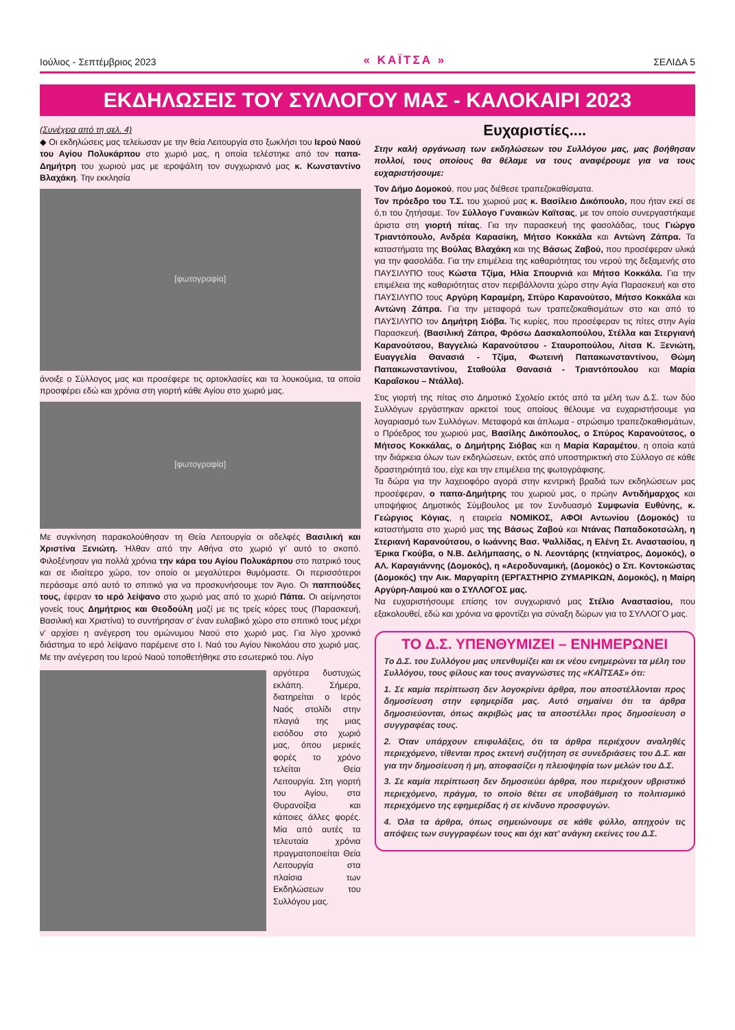Ιούλιος - Σεπτέμβριος 2023 « ΚΑΪΤΣΑ » ΣΕΛΙΔΑ 5
ΕΚΔΗΛΩΣΕΙΣ ΤΟΥ ΣΥΛΛΟΓΟΥ ΜΑΣ - ΚΑΛΟΚΑΙΡΙ 2023
(Συνέχεια από τη σελ. 4)
◆ Οι εκδηλώσεις μας τελείωσαν με την θεία Λειτουργία στο ξωκλήσι του Ιερού Ναού του Αγίου Πολυκάρπου στο χωριό μας, η οποία τελέστηκε από τον παπα-Δημήτρη του χωριού μας με ιεροψάλτη τον συγχωριανό μας κ. Κωνσταντίνο Βλαχάκη. Την εκκλησία
[φωτογραφία]
άνοιξε ο Σύλλογος μας και προσέφερε τις αρτοκλασίες και τα λουκούμια, τα οποία προσφέρει εδώ και χρόνια στη γιορτή κάθε Αγίου στο χωριό μας.
[φωτογραφία]
Με συγκίνηση παρακολούθησαν τη Θεία Λειτουργία οι αδελφές Βασιλική και Χριστίνα Ξενιώτη. Ήλθαν από την Αθήνα στο χωριό γι' αυτό το σκοπό. Φιλοξένησαν για πολλά χρόνια την κάρα του Αγίου Πολυκάρπου στο πατρικό τους και σε ιδιαίτερο χώρο, τον οποίο οι μεγαλύτεροι θυμόμαστε. Οι περισσότεροι περάσαμε από αυτό το σπιτικό για να προσκυνήσουμε τον Άγιο. Οι παππούδες τους, έφεραν το ιερό λείψανο στο χωριό μας από το χωριό Πάπα. Οι αείμνηστοι γονείς τους Δημήτριος και Θεοδούλη μαζί με τις τρείς κόρες τους (Παρασκευή, Βασιλική και Χριστίνα) το συντήρησαν σ' έναν ευλαβικό χώρο στο σπιτικό τους μέχρι ν' αρχίσει η ανέγερση του ομώνυμου Ναού στο χωριό μας. Για λίγο χρονικό διάστημα το ιερό λείψανο παρέμεινε στο Ι. Ναό του Αγίου Νικολάου στο χωριό μας. Με την ανέγερση του Ιερού Ναού τοποθετήθηκε στο εσωτερικό του. Λίγο
αργότερα δυστυχώς εκλάπη. Σήμερα, διατηρείται ο Ιερός Ναός στολίδι στην πλαγιά της μιας εισόδου στο χωριό μας, όπου μερικές φορές το χρόνο τελείται Θεία Λειτουργία. Στη γιορτή του Αγίου, στα Θυρανοίξια και κάποιες άλλες φορές. Μία από αυτές τα τελευταία χρόνια πραγματοποιείται Θεία Λειτουργία στα πλαίσια των Εκδηλώσεων του Συλλόγου μας.
Ευχαριστίες....
Στην καλή οργάνωση των εκδηλώσεων του Συλλόγου μας, μας βοήθησαν πολλοί, τους οποίους θα θέλαμε να τους αναφέρουμε για να τους ευχαριστήσουμε:
Τον Δήμο Δομοκού, που μας διέθεσε τραπεζοκαθίσματα.
Τον πρόεδρο του Τ.Σ. του χωριού μας κ. Βασίλειο Δικόπουλο, που ήταν εκεί σε ό,τι του ζητήσαμε. Τον Σύλλογο Γυναικών Καϊτσας, με τον οποίο συνεργαστήκαμε άριστα στη γιορτή πίτας. Για την παρασκευή της φασολάδας, τους Γιώργο Τριαντόπουλο, Ανδρέα Καρασίκη, Μήτσο Κοκκάλα και Αντώνη Ζάπρα. Τα καταστήματα της Βούλας Βλαχάκη και της Βάσως Ζαβού, που προσέφεραν υλικά για την φασολάδα. Για την επιμέλεια της καθαριότητας του νερού της δεξαμενής στο ΠΑΥΣΙΛΥΠΟ τους Κώστα Τζίμα, Ηλία Σπουρνιά και Μήτσο Κοκκάλα. Για την επιμέλεια της καθαριότητας στον περιβάλλοντα χώρο στην Αγία Παρασκευή και στο ΠΑΥΣΙΛΥΠΟ τους Αργύρη Καραμέρη, Σπύρο Καρανούτσο, Μήτσο Κοκκάλα και Αντώνη Ζάπρα. Για την μεταφορά των τραπεζοκαθισμάτων στο και από το ΠΑΥΣΙΛΥΠΟ τον Δημήτρη Σιόβα. Τις κυρίες, που προσέφεραν τις πίτες στην Αγία Παρασκευή. (Βασιλική Ζάπρα, Φρόσω Δασκαλοπούλου, Στέλλα και Στεργιανή Καρανούτσου, Βαγγελιώ Καρανούτσου - Σταυροπούλου, Λίτσα Κ. Ξενιώτη, Ευαγγελία Θανασιά - Τζίμα, Φωτεινή Παπακωνσταντίνου, Θώμη Παπακωνσταντίνου, Σταθούλα Θανασιά - Τριαντόπουλου και Μαρία Καραΐσκου – Ντάλλα).
Στις γιορτή της πίτας στο Δημοτικό Σχολείο εκτός από τα μέλη των Δ.Σ. των δύο Συλλόγων εργάστηκαν αρκετοί τους οποίους θέλουμε να ευχαριστήσουμε για λογαριασμό των Συλλόγων. Μεταφορά και άπλωμα - στρώσιμο τραπεζοκαθισμάτων, ο Πρόεδρος του χωριού μας, Βασίλης Δικόπουλος, ο Σπύρος Καρανούτσος, ο Μήτσος Κοκκάλας, ο Δημήτρης Σιόβας και η Μαρία Καραμέτου, η οποία κατά την διάρκεια όλων των εκδηλώσεων, εκτός από υποστηρικτική στο Σύλλογο σε κάθε δραστηριότητά του, είχε και την επιμέλεια της φωτογράφισης.
Τα δώρα για την λαχειοφόρο αγορά στην κεντρική βραδιά των εκδηλώσεων μας προσέφεραν, ο παπα-Δημήτρης του χωριού μας, ο πρώην Αντιδήμαρχος και υποψήφιος Δημοτικός Σύμβουλος με τον Συνδυασμό Συμφωνία Ευθύνης, κ. Γεώργιος Κόγιας, η εταιρεία ΝΟΜΙΚΟΣ, ΑΦΟΙ Αντωνίου (Δομοκός) τα καταστήματα στο χωριό μας της Βάσως Ζαβού και Ντάνας Παπαδοκοτσώλη, η Στεριανή Καρανούτσου, ο Ιωάννης Βασ. Ψαλλίδας, η Ελένη Στ. Αναστασίου, η Έρικα Γκούβα, ο Ν.Β. Δελήμπασης, ο Ν. Λεοντάρης (κτηνίατρος, Δομοκός), ο ΑΛ. Καραγιάννης (Δομοκός), η «Αεροδυναμική, (Δομοκός) ο Σπ. Κοντοκώστας (Δομοκός) την Αικ. Μαργαρίτη (ΕΡΓΑΣΤΗΡΙΟ ΖΥΜΑΡΙΚΩΝ, Δομοκός), η Μαίρη Αργύρη-Λαιμού και ο ΣΥΛΛΟΓΟΣ μας.
Να ευχαριστήσουμε επίσης τον συγχωριανό μας Στέλιο Αναστασίου, που εξακολουθεί, εδώ και χρόνια να φροντίζει για σύναξη δώρων για το ΣΥΛΛΟΓΟ μας.
ΤΟ Δ.Σ. ΥΠΕΝΘΥΜΙΖΕΙ – ΕΝΗΜΕΡΩΝΕΙ
Το Δ.Σ. του Συλλόγου μας υπενθυμίζει και εκ νέου ενημερώνει τα μέλη του Συλλόγου, τους φίλους και τους αναγνώστες της «ΚΑΪΤΣΑΣ» ότι:
1. Σε καμία περίπτωση δεν λογοκρίνει άρθρα, που αποστέλλονται προς δημοσίευση στην εφημερίδα μας. Αυτό σημαίνει ότι τα άρθρα δημοσιεύονται, όπως ακριβώς μας τα αποστέλλει προς δημοσίευση ο συγγραφέας τους.
2. Όταν υπάρχουν επιφυλάξεις, ότι τα άρθρα περιέχουν αναληθές περιεχόμενο, τίθενται προς εκτενή συζήτηση σε συνεδριάσεις του Δ.Σ. και για την δημοσίευση ή μη, αποφασίζει η πλειοψηφία των μελών του Δ.Σ.
3. Σε καμία περίπτωση δεν δημοσιεύει άρθρα, που περιέχουν υβριστικό περιεχόμενο, πράγμα, το οποίο θέτει σε υποβάθμιση το πολιτισμικό περιεχόμενο της εφημερίδας ή σε κίνδυνο προσφυγών.
4. Όλα τα άρθρα, όπως σημειώνουμε σε κάθε φύλλο, απηχούν τις απόψεις των συγγραφέων τους και όχι κατ' ανάγκη εκείνες του Δ.Σ.